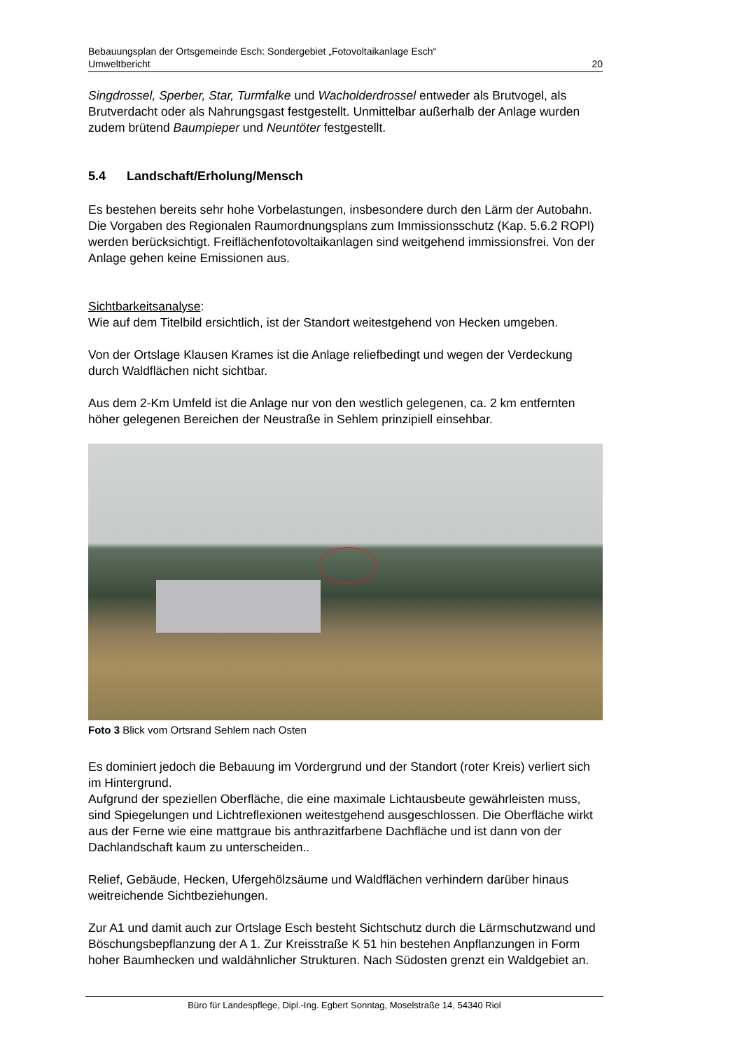Bebauungsplan der Ortsgemeinde Esch: Sondergebiet „Fotovoltaikanlage Esch“
Umweltbericht 20
Singdrossel, Sperber, Star, Turmfalke und Wacholderdrossel entweder als Brutvogel, als Brutverdacht oder als Nahrungsgast festgestellt. Unmittelbar außerhalb der Anlage wurden zudem brütend Baumpieper und Neuntöter festgestellt.
5.4 Landschaft/Erholung/Mensch
Es bestehen bereits sehr hohe Vorbelastungen, insbesondere durch den Lärm der Autobahn.
Die Vorgaben des Regionalen Raumordnungsplans zum Immissionsschutz (Kap. 5.6.2 ROPl) werden berücksichtigt. Freiflächenfotovoltaikanlagen sind weitgehend immissionsfrei. Von der Anlage gehen keine Emissionen aus.
Sichtbarkeitsanalyse:
Wie auf dem Titelbild ersichtlich, ist der Standort weitestgehend von Hecken umgeben.
Von der Ortslage Klausen Krames ist die Anlage reliefbedingt und wegen der Verdeckung durch Waldflächen nicht sichtbar.
Aus dem 2-Km Umfeld ist die Anlage nur von den westlich gelegenen, ca. 2 km entfernten höher gelegenen Bereichen der Neustraße in Sehlem prinzipiell einsehbar.
Foto 3 Blick vom Ortsrand Sehlem nach Osten
Es dominiert jedoch die Bebauung im Vordergrund und der Standort (roter Kreis) verliert sich im Hintergrund.
Aufgrund der speziellen Oberfläche, die eine maximale Lichtausbeute gewährleisten muss, sind Spiegelungen und Lichtreflexionen weitestgehend ausgeschlossen. Die Oberfläche wirkt aus der Ferne wie eine mattgraue bis anthrazitfarbene Dachfläche und ist dann von der Dachlandschaft kaum zu unterscheiden..
Relief, Gebäude, Hecken, Ufergehölzsäume und Waldflächen verhindern darüber hinaus weitreichende Sichtbeziehungen.
Zur A1 und damit auch zur Ortslage Esch besteht Sichtschutz durch die Lärmschutzwand und Böschungsbepflanzung der A 1. Zur Kreisstraße K 51 hin bestehen Anpflanzungen in Form hoher Baumhecken und waldähnlicher Strukturen. Nach Südosten grenzt ein Waldgebiet an.
Büro für Landespflege, Dipl.-Ing. Egbert Sonntag, Moselstraße 14, 54340 Riol